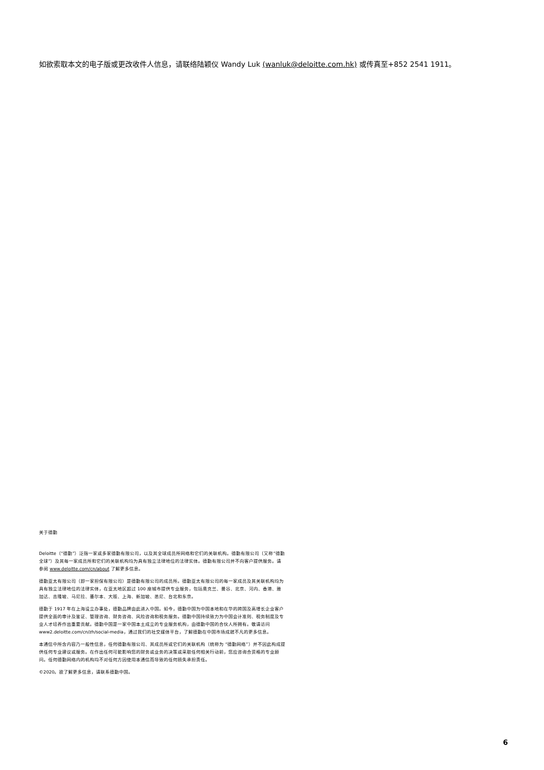如欲索取本文的电子版或更改收件人信息，请联络陆颖仪 Wandy Luk (wanluk@deloitte.com.hk) 或传真至+852 2541 1911。
关于德勤
Deloitte（“德勤”）泛指一家或多家德勤有限公司，以及其全球成员所网络和它们的关联机构。德勤有限公司（又称“德勤全球”）及其每一家成员所和它们的关联机构均为具有独立法律地位的法律实体。德勤有限公司并不向客户提供服务。请参阅 www.deloitte.com/cn/about 了解更多信息。
德勤亚太有限公司（即一家担保有限公司）是德勤有限公司的成员所。德勤亚太有限公司的每一家成员及其关联机构均为具有独立法律地位的法律实体，在亚太地区超过 100 座城市提供专业服务，包括奥克兰、曼谷、北京、河内、香港、雅加达、吉隆坡、马尼拉、墨尔本、大阪、上海、新加坡、悉尼、台北和东京。
德勤于 1917 年在上海设立办事处，德勤品牌由此进入中国。如今，德勤中国为中国本地和在华的跨国及高增长企业客户提供全面的审计及鉴证、管理咨询、财务咨询、风险咨询和税务服务。德勤中国持续致力为中国会计准则、税务制度及专业人才培养作出重要贡献。德勤中国是一家中国本土成立的专业服务机构，由德勤中国的合伙人所拥有。敬请访问 www2.deloitte.com/cn/zh/social-media，通过我们的社交媒体平台，了解德勤在中国市场成就不凡的更多信息。
本通信中所含内容乃一般性信息，任何德勤有限公司、其成员所或它们的关联机构（统称为 “德勤网络”）并不因此构成提供任何专业建议或服务。在作出任何可能影响您的财务或业务的决策或采取任何相关行动前，您应咨询合资格的专业顾问。任何德勤网络内的机构均不对任何方因使用本通信而导致的任何损失承担责任。
©2020。欲了解更多信息，请联系德勤中国。
6